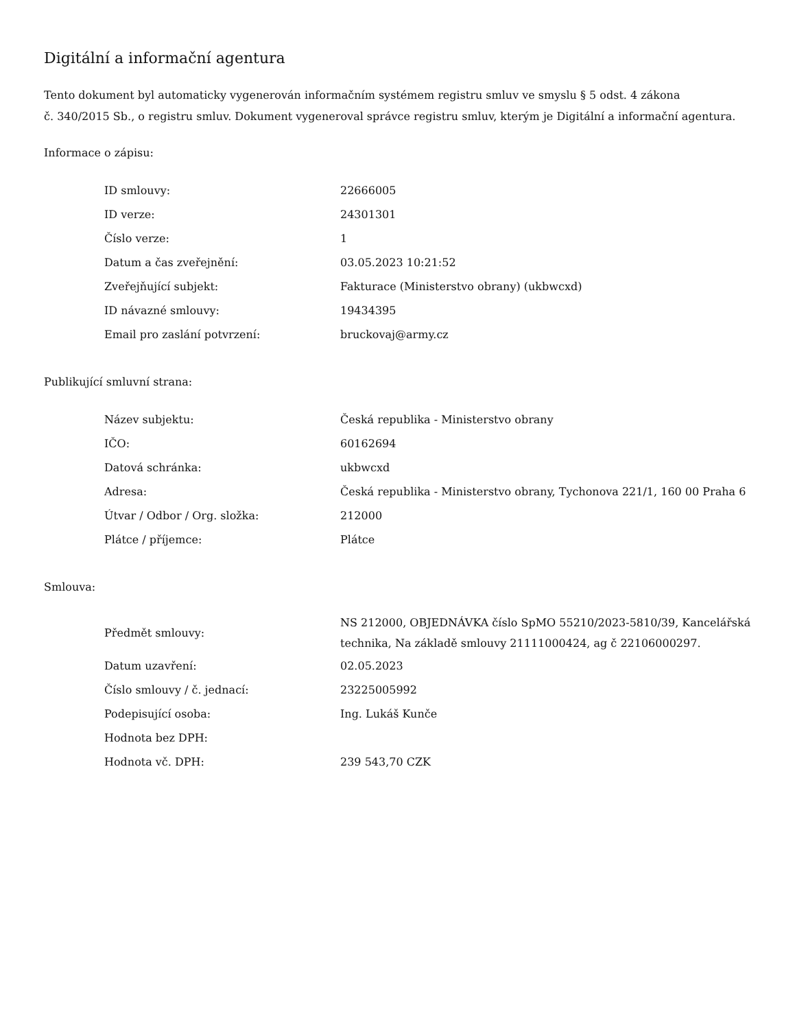Digitální a informační agentura
Tento dokument byl automaticky vygenerován informačním systémem registru smluv ve smyslu § 5 odst. 4 zákona
č. 340/2015 Sb., o registru smluv. Dokument vygeneroval správce registru smluv, kterým je Digitální a informační agentura.
Informace o zápisu:
| ID smlouvy: | 22666005 |
| ID verze: | 24301301 |
| Číslo verze: | 1 |
| Datum a čas zveřejnění: | 03.05.2023 10:21:52 |
| Zveřejňující subjekt: | Fakturace (Ministerstvo obrany) (ukbwcxd) |
| ID návazné smlouvy: | 19434395 |
| Email pro zaslání potvrzení: | bruckovaj@army.cz |
Publikující smluvní strana:
| Název subjektu: | Česká republika - Ministerstvo obrany |
| IČO: | 60162694 |
| Datová schránka: | ukbwcxd |
| Adresa: | Česká republika - Ministerstvo obrany, Tychonova 221/1, 160 00 Praha 6 |
| Útvar / Odbor / Org. složka: | 212000 |
| Plátce / příjemce: | Plátce |
Smlouva:
| Předmět smlouvy: | NS 212000, OBJEDNÁVKA číslo SpMO 55210/2023-5810/39, Kancelářská technika, Na základě smlouvy 21111000424, ag č 22106000297. |
| Datum uzavření: | 02.05.2023 |
| Číslo smlouvy / č. jednací: | 23225005992 |
| Podepisující osoba: | Ing. Lukáš Kunče |
| Hodnota bez DPH: | |
| Hodnota vč. DPH: | 239 543,70 CZK |